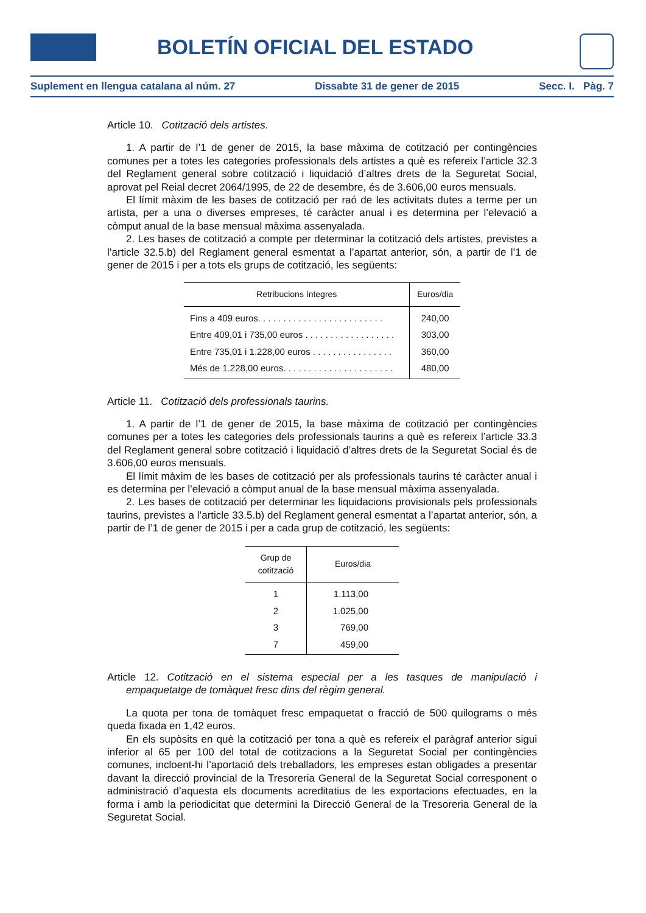BOLETÍN OFICIAL DEL ESTADO
Suplement en llengua catalana al núm. 27 Dissabte 31 de gener de 2015 Secc. I. Pàg. 7
Article 10. Cotització dels artistes.
1. A partir de l’1 de gener de 2015, la base màxima de cotització per contingències comunes per a totes les categories professionals dels artistes a què es refereix l’article 32.3 del Reglament general sobre cotització i liquidació d’altres drets de la Seguretat Social, aprovat pel Reial decret 2064/1995, de 22 de desembre, és de 3.606,00 euros mensuals.
El límit màxim de les bases de cotització per raó de les activitats dutes a terme per un artista, per a una o diverses empreses, té caràcter anual i es determina per l’elevació a còmput anual de la base mensual màxima assenyalada.
2. Les bases de cotització a compte per determinar la cotització dels artistes, previstes a l’article 32.5.b) del Reglament general esmentat a l’apartat anterior, són, a partir de l’1 de gener de 2015 i per a tots els grups de cotització, les següents:
| Retribucions íntegres | Euros/dia |
| --- | --- |
| Fins a 409 euros. . . . . . . . . . . . . . . . . . . . . . . . . | 240,00 |
| Entre 409,01 i 735,00 euros . . . . . . . . . . . . . . . . . . | 303,00 |
| Entre 735,01 i 1.228,00 euros . . . . . . . . . . . . . . . . | 360,00 |
| Més de 1.228,00 euros. . . . . . . . . . . . . . . . . . . . . . | 480,00 |
Article 11. Cotització dels professionals taurins.
1. A partir de l’1 de gener de 2015, la base màxima de cotització per contingències comunes per a totes les categories dels professionals taurins a què es refereix l’article 33.3 del Reglament general sobre cotització i liquidació d’altres drets de la Seguretat Social és de 3.606,00 euros mensuals.
El límit màxim de les bases de cotització per als professionals taurins té caràcter anual i es determina per l’elevació a còmput anual de la base mensual màxima assenyalada.
2. Les bases de cotització per determinar les liquidacions provisionals pels professionals taurins, previstes a l’article 33.5.b) del Reglament general esmentat a l’apartat anterior, són, a partir de l’1 de gener de 2015 i per a cada grup de cotització, les següents:
| Grup de cotització | Euros/dia |
| --- | --- |
| 1 | 1.113,00 |
| 2 | 1.025,00 |
| 3 | 769,00 |
| 7 | 459,00 |
Article 12. Cotització en el sistema especial per a les tasques de manipulació i empaquetatge de tomàquet fresc dins del règim general.
La quota per tona de tomàquet fresc empaquetat o fracció de 500 quilograms o més queda fixada en 1,42 euros.
En els supòsits en què la cotització per tona a què es refereix el paràgraf anterior sigui inferior al 65 per 100 del total de cotitzacions a la Seguretat Social per contingències comunes, incloent-hi l’aportació dels treballadors, les empreses estan obligades a presentar davant la direcció provincial de la Tresoreria General de la Seguretat Social corresponent o administració d’aquesta els documents acreditatius de les exportacions efectuades, en la forma i amb la periodicitat que determini la Direcció General de la Tresoreria General de la Seguretat Social.